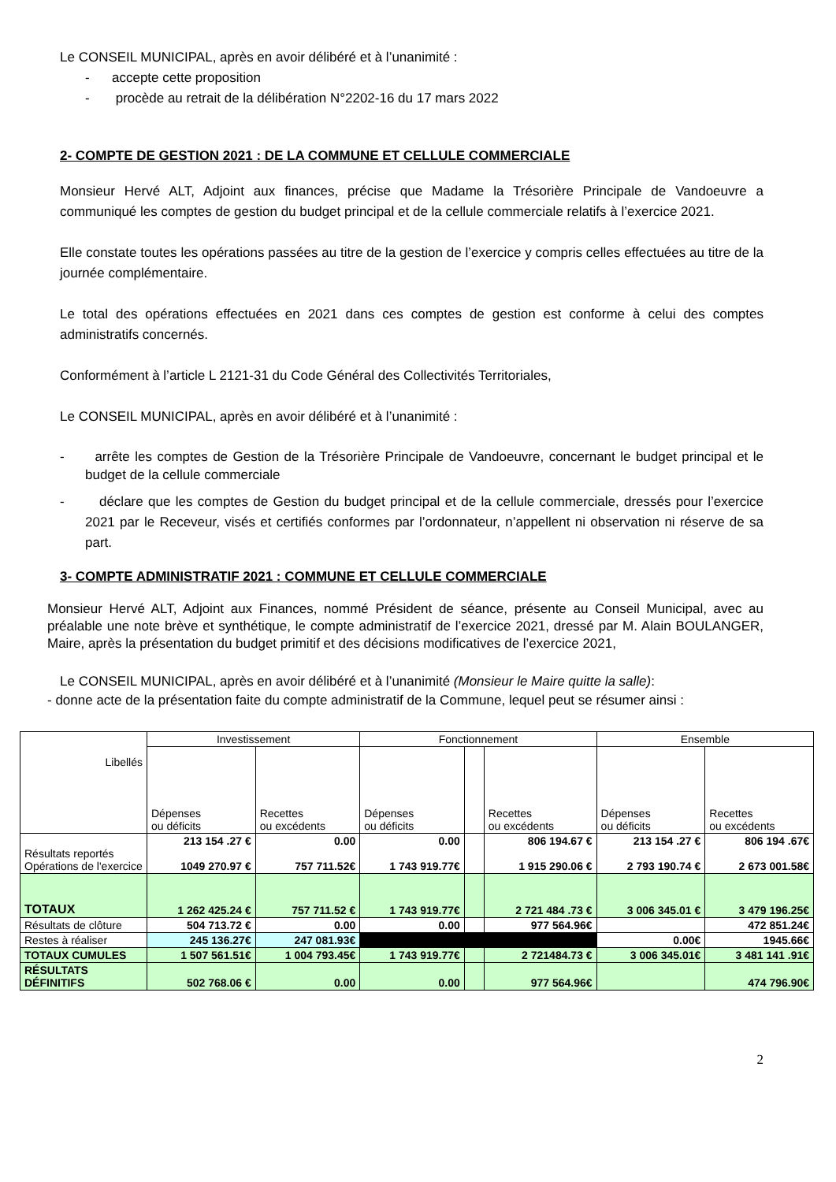Le CONSEIL MUNICIPAL, après en avoir délibéré et à l’unanimité :
- accepte cette proposition
- procède au retrait de la délibération N°2202-16 du 17 mars 2022
2- COMPTE DE GESTION 2021 : DE LA COMMUNE ET CELLULE COMMERCIALE
Monsieur Hervé ALT, Adjoint aux finances, précise que Madame la Trésorière Principale de Vandoeuvre a communiqué les comptes de gestion du budget principal et de la cellule commerciale relatifs à l’exercice 2021.
Elle constate toutes les opérations passées au titre de la gestion de l’exercice y compris celles effectuées au titre de la journée complémentaire.
Le total des opérations effectuées en 2021 dans ces comptes de gestion est conforme à celui des comptes administratifs concernés.
Conformément à l’article L 2121-31 du Code Général des Collectivités Territoriales,
Le CONSEIL MUNICIPAL, après en avoir délibéré et à l’unanimité :
- arrête les comptes de Gestion de la Trésorière Principale de Vandoeuvre, concernant le budget principal et le budget de la cellule commerciale
- déclare que les comptes de Gestion du budget principal et de la cellule commerciale, dressés pour l’exercice 2021 par le Receveur, visés et certifiés conformes par l’ordonnateur, n’appellent ni observation ni réserve de sa part.
3- COMPTE ADMINISTRATIF 2021 : COMMUNE ET CELLULE COMMERCIALE
Monsieur Hervé ALT, Adjoint aux Finances, nommé Président de séance, présente au Conseil Municipal, avec au préalable une note brève et synthétique, le compte administratif de l’exercice 2021, dressé par M. Alain BOULANGER, Maire, après la présentation du budget primitif et des décisions modificatives de l’exercice 2021,
Le CONSEIL MUNICIPAL, après en avoir délibéré et à l’unanimité (Monsieur le Maire quitte la salle):
- donne acte de la présentation faite du compte administratif de la Commune, lequel peut se résumer ainsi :
| Libellés | Investissement | | Fonctionnement | | | Ensemble | |
| --- | --- | --- | --- | --- | --- | --- | --- |
| | Dépenses ou déficits | Recettes ou excédents | Dépenses ou déficits | | Recettes ou excédents | Dépenses ou déficits | Recettes ou excédents |
| Résultats reportés Opérations de l'exercice | 213 154 .27 € 1049 270.97 € | 0.00 757 711.52€ | 0.00 1 743 919.77€ | | 806 194.67 € 1 915 290.06 € | 213 154 .27 € 2 793 190.74 € | 806 194 .67€ 2 673 001.58€ |
| TOTAUX | 1 262 425.24 € | 757 711.52 € | 1 743 919.77€ | | 2 721 484 .73 € | 3 006 345.01 € | 3 479 196.25€ |
| Résultats de clôture | 504 713.72 € | 0.00 | 0.00 | | 977 564.96€ | | 472 851.24€ |
| Restes à réaliser | 245 136.27€ | 247 081.93€ | | | | 0.00€ | 1945.66€ |
| TOTAUX CUMULES | 1 507 561.51€ | 1 004 793.45€ | 1 743 919.77€ | | 2 721484.73 € | 3 006 345.01€ | 3 481 141 .91€ |
| RÉSULTATS DÉFINITIFS | 502 768.06 € | 0.00 | 0.00 | | 977 564.96€ | | 474 796.90€ |
2